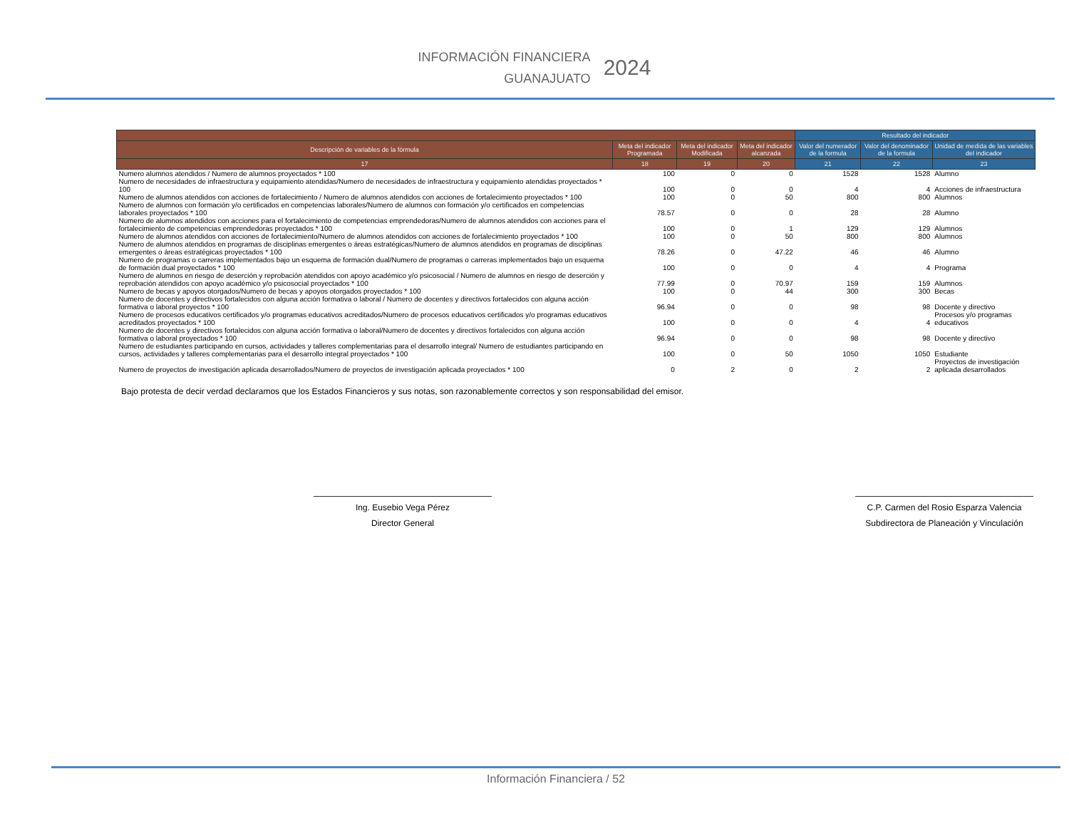INFORMACIÓN FINANCIERA
GUANAJUATO
2024
| | | | | Resultado del indicador | | |
| --- | --- | --- | --- | --- | --- | --- |
| Descripción de variables de la fórmula | Meta del indicador Programada | Meta del indicador Modificada | Meta del indicador alcanzada | Valor del numerador de la formula | Valor del denominador de la formula | Unidad de medida de las variables del indicador |
| 17 | 18 | 19 | 20 | 21 | 22 | 23 |
| Numero alumnos atendidos / Numero de alumnos proyectados * 100 | 100 | 0 | 0 | 1528 | 1528 | Alumno |
| Numero de necesidades de infraestructura y equipamiento atendidas/Numero de necesidades de infraestructura y equipamiento atendidas proyectados * 100 | 100 | 0 | 0 | 4 | 4 | Acciones de infraestructura |
| Numero de alumnos atendidos con acciones de fortalecimiento / Numero de alumnos atendidos con acciones de fortalecimiento proyectados * 100 | 100 | 0 | 50 | 800 | 800 | Alumnos |
| Numero de alumnos con formación y/o certificados en competencias laborales/Numero de alumnos con formación y/o certificados en competencias laborales proyectados * 100 | 78.57 | 0 | 0 | 28 | 28 | Alumno |
| Numero de alumnos atendidos con acciones para el fortalecimiento de competencias emprendedoras/Numero de alumnos atendidos con acciones para el fortalecimiento de competencias emprendedoras proyectados * 100 | 100 | 0 | 1 | 129 | 129 | Alumnos |
| Numero de alumnos atendidos con acciones de fortalecimiento/Numero de alumnos atendidos con acciones de fortalecimiento proyectados * 100 | 100 | 0 | 50 | 800 | 800 | Alumnos |
| Numero de alumnos atendidos en programas de disciplinas emergentes o áreas estratégicas/Numero de alumnos atendidos en programas de disciplinas emergentes o áreas estratégicas proyectados * 100 | 78.26 | 0 | 47.22 | 46 | 46 | Alumno |
| Numero de programas o carreras implementados bajo un esquema de formación dual/Numero de programas o carreras implementados bajo un esquema de formación dual proyectados * 100 | 100 | 0 | 0 | 4 | 4 | Programa |
| Numero de alumnos en riesgo de deserción y reprobación atendidos con apoyo académico y/o psicosocial / Numero de alumnos en riesgo de deserción y reprobación atendidos con apoyo académico y/o psicosocial proyectados * 100 | 77.99 | 0 | 70.97 | 159 | 159 | Alumnos |
| Numero de becas y apoyos otorgados/Numero de becas y apoyos otorgados proyectados * 100 | 100 | 0 | 44 | 300 | 300 | Becas |
| Numero de docentes y directivos fortalecidos con alguna acción formativa o laboral / Numero de docentes y directivos fortalecidos con alguna acción formativa o laboral proyectos * 100 | 96.94 | 0 | 0 | 98 | 98 | Docente y directivo |
| Numero de procesos educativos certificados y/o programas educativos acreditados/Numero de procesos educativos certificados y/o programas educativos acreditados proyectados * 100 | 100 | 0 | 0 | 4 | 4 | Procesos y/o programas educativos |
| Numero de docentes y directivos fortalecidos con alguna acción formativa o laboral/Numero de docentes y directivos fortalecidos con alguna acción formativa o laboral proyectados * 100 | 96.94 | 0 | 0 | 98 | 98 | Docente y directivo |
| Numero de estudiantes participando en cursos, actividades y talleres complementarias para el desarrollo integral/ Numero de estudiantes participando en cursos, actividades y talleres complementarias para el desarrollo integral proyectados * 100 | 100 | 0 | 50 | 1050 | 1050 | Estudiante |
| Numero de proyectos de investigación aplicada desarrollados/Numero de proyectos de investigación aplicada proyectados * 100 | 0 | 2 | 0 | 2 | 2 | Proyectos de investigación aplicada desarrollados |
Bajo protesta de decir verdad declaramos que los Estados Financieros y sus notas, son razonablemente correctos y son responsabilidad del emisor.
Ing. Eusebio Vega Pérez
Director General
C.P. Carmen del Rosio Esparza Valencia
Subdirectora de Planeación y Vinculación
Información Financiera / 52